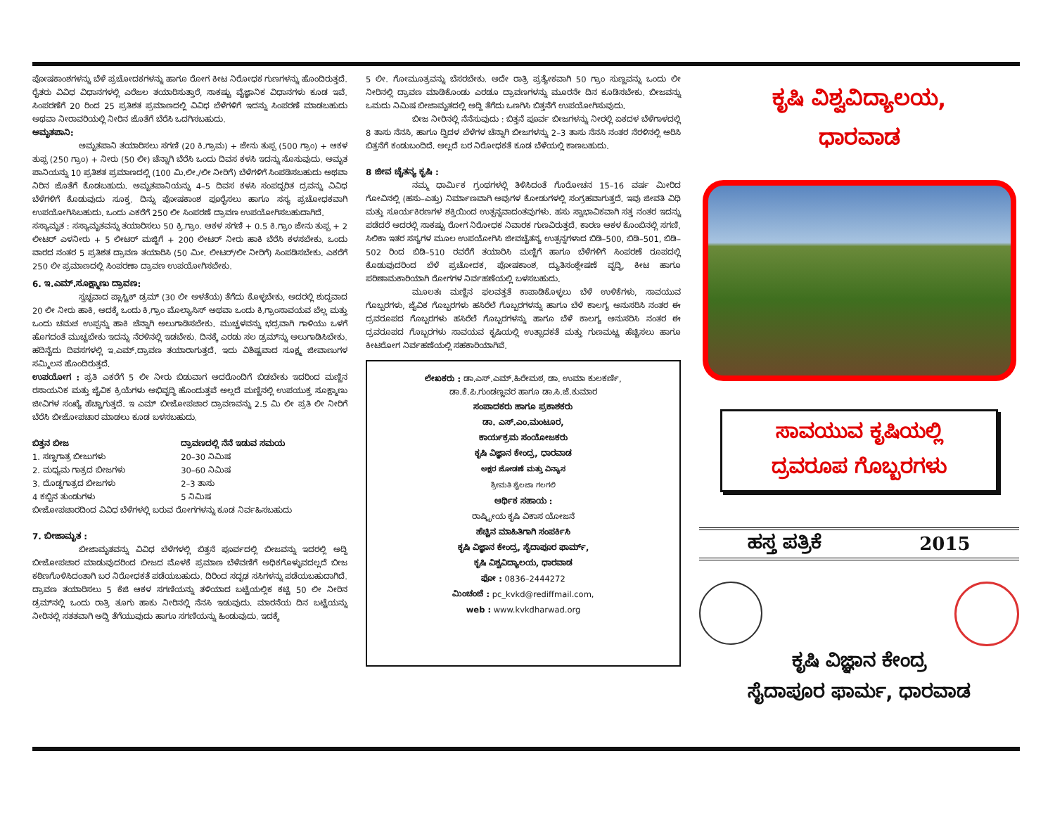ಪೋಷಕಾಂಶಗಳನ್ನು ಬೆಳೆ ಪ್ರಚೋದಕಗಳನ್ನು ಹಾಗೂ ರೋಗ ಕೀಟ ನಿರೋಧಕ ಗುಣಗಳನ್ನು ಹೊಂದಿರುತ್ತದೆ. ರೈತರು ವಿವಿಧ ವಿಧಾನಗಳಲ್ಲಿ ಎರೆಜಲ ತಯಾರಿಸುತ್ತಾರೆ, ಸಾಕಷ್ಟು ವೈಜ್ಞಾನಿಕ ವಿಧಾನಗಳು ಕೂಡ ಇವೆ. ಸಿಂಪರಣೆಗೆ 20 ರಿಂದ 25 ಪ್ರತಿಶತ ಪ್ರಮಾಣದಲ್ಲಿ ವಿವಿಧ ಬೆಳೆಗಳಿಗೆ ಇದನ್ನು ಸಿಂಪರಣೆ ಮಾಡಬಹುದು ಅಥವಾ ನೀರಾವರಿಯಲ್ಲಿ ನೀರಿನ ಜೊತೆಗೆ ಬೆರೆಸಿ ಒದಗಿಸಬಹುದು.
ಅಮೃತಪಾನಿ:
ಅಮೃತಪಾನಿ ತಯಾರಿಸಲು ಸಗಣಿ (20 ಕಿ.ಗ್ರಾಮ) + ಜೇನು ತುಪ್ಪ (500 ಗ್ರಾಂ) + ಆಕಳ ತುಪ್ಪ (250 ಗ್ರಾಂ) + ನೀರು (50 ಲೀ) ಚೆನ್ನಾಗಿ ಬೆರೆಸಿ ಒಂದು ದಿವಸ ಕಳಸಿ ಇದನ್ನು ಸೊಸುವುದು. ಅಮೃತ ಪಾನಿಯನ್ನು 10 ಪ್ರತಿಶತ ಪ್ರಮಾಣದಲ್ಲಿ (100 ಮಿ.ಲೀ./ಲೀ ನೀರಿಗೆ) ಬೆಳೆಗಳಿಗೆ ಸಿಂಪಡಿಸಬಹುದು ಅಥವಾ ನಿರಿನ ಜೊತೆಗೆ ಕೊಡಬಹುದು. ಅಮೃತಪಾನಿಯನ್ನು 4–5 ದಿವಸ ಕಳಸಿ ಸಂಪದ್ಭರಿತ ದ್ರವನ್ನು ವಿವಿಧ ಬೆಳೆಗಳಿಗೆ ಕೊಡುವುದು ಸೂಕ್ತ. ದಿನ್ನು ಪೋಷಕಾಂಶ ಪೂರೈಸಲು ಹಾಗೂ ಸಸ್ಯ ಪ್ರಚೋಧಕವಾಗಿ ಉಪಯೋಗಿಸಿಬಹುದು. ಒಂದು ಎಕರೆಗೆ 250 ಲೀ ಸಿಂಪರಣೆ ದ್ರಾವಣ ಉಪಯೋಗಿಸಬಹುದಾಗಿದೆ.
ಸಸ್ಯಾಮೃತ : ಸಸ್ಯಾಮೃತವನ್ನು ತಯಾರಿಸಲು 50 ಕ್ರಿ.ಗ್ರಾಂ. ಆಕಳ ಸಗಣಿ + 0.5 ಕಿ.ಗ್ರಾಂ ಜೇನು ತುಪ್ಪ + 2 ಲೀಟರ್ ಎಳನೀರು + 5 ಲೀಟರ್ ಮಜ್ಜಿಗೆ + 200 ಲೀಟರ್ ನೀರು ಹಾಕಿ ಬೆರೆಸಿ ಕಳಸಬೇಕು. ಒಂದು ವಾರದ ನಂತರ 5 ಪ್ರತಿಶತ ದ್ರಾವಣ ತಯಾರಿಸಿ (50 ಮೀ. ಲೀಟರ್/ಲೀ ನೀರಿಗೆ) ಸಿಂಪಡಿಸಬೇಕು. ಎಕರೆಗೆ 250 ಲೀ ಪ್ರಮಾಣದಲ್ಲಿ ಸಿಂಪರಣಾ ದ್ರಾವಣ ಉಪಯೋಗಿಸಬೇಕು.
6. ಇ.ಎಮ್.ಸೂಕ್ಷ್ಮಾಣು ದ್ರಾವಣ:
ಸ್ವಚ್ಛವಾದ ಪ್ಲಾಸ್ಟಿಕ್ ಡ್ರಮ್ (30 ಲೀ ಅಳತೆಯ) ತೆಗೆದು ಕೊಳ್ಳಬೇಕು, ಅದರಲ್ಲಿ ಶುದ್ಧವಾದ 20 ಲೀ ನೀರು ಹಾಕಿ, ಅದಕ್ಕೆ ಒಂದು ಕಿ.ಗ್ರಾಂ ಮೊಲ್ಯಾಸಿಸ್ ಅಥವಾ ಒಂದು ಕಿ.ಗ್ರಾಂಸಾವಯವ ಬೆಲ್ಲ ಮತ್ತು ಒಂದು ಚಮಚ ಉಪ್ಪನ್ನು ಹಾಕಿ ಚೆನ್ನಾಗಿ ಅಲುಗಾಡಿಸಬೇಕು. ಮುಚ್ಚಳವನ್ನು ಭದ್ರವಾಗಿ ಗಾಳಿಯು ಒಳಗೆ ಹೊಗದಂತೆ ಮುಚ್ಚಬೇಕು ಇದನ್ನು ನೆರಳಿನಲ್ಲಿ ಇಡಬೇಕು. ದಿನಕ್ಕೆ ಎರಡು ಸಲ ಡ್ರಮ್‌ನ್ನು ಅಲುಗಾಡಿಸಿಬೇಕು. ಹದಿನೈದು ದಿವಸಗಳಲ್ಲಿ ಇ.ಎಮ್.ದ್ರಾವಣ ತಯಾರಾಗುತ್ತದೆ. ಇದು ವಿಶಿಷ್ಟವಾದ ಸೂಕ್ಷ್ಮ ಜೀವಾಣುಗಳ ಸಮ್ಮಿಲನ ಹೊಂದಿರುತ್ತದೆ.
ಉಪಯೋಗ : ಪ್ರತಿ ಎಕರೆಗೆ 5 ಲೀ ನೀರು ಬಿಡುವಾಗ ಅದರೊಂದಿಗೆ ಬಿಡಬೇಕು ಇದರಿಂದ ಮಣ್ಣಿನ ರಸಾಯನಿಕ ಮತ್ತು ಜೈವಿಕ ಕ್ರಿಯೆಗಳು ಅಭಿವೃದ್ಧಿ ಹೊಂದುತ್ತವೆ ಅಲ್ಲದೆ ಮಣ್ಣಿನಲ್ಲಿ ಉಪಯುಕ್ತ ಸೂಕ್ಷ್ಮಾಣು ಜೀವಿಗಳ ಸಂಖ್ಯೆ ಹೆಚ್ಚಾಗುತ್ತದೆ. ಇ ಎಮ್ ಬೀಜೋಪಚಾರ ದ್ರಾವಣವನ್ನು 2.5 ಮಿ ಲೀ ಪ್ರತಿ ಲೀ ನೀರಿಗೆ ಬೆರೆಸಿ ಬೀಜೋಪಚಾರ ಮಾಡಲು ಕೂಡ ಬಳಸಬಹುದು.
| ಬಿತ್ತನ ಬೀಜ | ದ್ರಾವಣದಲ್ಲಿ ನೆನೆ ಇಡುವ ಸಮಯ |
| --- | --- |
| 1. ಸಣ್ಣಗಾತ್ರ ಬೀಜುಗಳು | 20–30 ನಿಮಿಷ |
| 2. ಮಧ್ಯಮ ಗಾತ್ರದ ಬೀಜಗಳು | 30–60 ನಿಮಿಷ |
| 3. ದೊಡ್ಡಗಾತ್ರದ ಬೀಜಗಳು | 2–3 ತಾಸು |
| 4 ಕಬ್ಬಿನ ತುಂಡುಗಳು | 5 ನಿಮಿಷ |
ಬೀಜೋಪಚಾರದಿಂದ ವಿವಿಧ ಬೆಳೆಗಳಲ್ಲಿ ಬರುವ ರೋಗಗಳನ್ನು ಕೂಡ ನಿರ್ವಹಿಸಬಹುದು
7. ಬೀಜಾಮೃತ :
ಬೀಜಾಮೃತವನ್ನು ವಿವಿಧ ಬೆಳೆಗಳಲ್ಲಿ ಬಿತ್ತನೆ ಪೂರ್ವದಲ್ಲಿ ಬೀಜವನ್ನು ಇದರಲ್ಲಿ ಅದ್ದಿ ಬೀಜೋಪಚಾರ ಮಾಡುವುದರಿಂದ ಬೀಜದ ಮೊಳಕೆ ಪ್ರಮಾಣ ಬೆಳೆವಣಿಗೆ ಅಧಿಕಗೊಳ್ಳುವದಲ್ಲದೆ ಬೀಜ ಕಠಿಣಗೊಳಿಸಿದಂತಾಗಿ ಬರ ನಿರೋಧಕತೆ ಪಡೆಯಬಹುದು. ದಿರಿಂದ ಸದೃಢ ಸಸಿಗಳನ್ನು ಪಡೆಯಬಹುದಾಗಿದೆ. ದ್ರಾವಣ ತಯಾರಿಸಲು 5 ಕೆಜಿ ಆಕಳ ಸಗಣಿಯನ್ನು ತಳಿಯಾದ ಬಟ್ಟೆಯಲ್ಲಿಕ ಕಟ್ಟಿ 50 ಲೀ ನೀರಿನ ಡ್ರಮ್‌ನಲ್ಲಿ ಒಂದು ರಾತ್ರಿ ತೂಗು ಹಾಕು ನೀರಿನಲ್ಲಿ ನೆನಸಿ ಇಡುವುದು. ಮಾರನೆಯ ದಿನ ಬಟ್ಟೆಯನ್ನು ನೀರಿನಲ್ಲಿ ಸತತವಾಗಿ ಅದ್ದಿ ತೆಗೆಯುವುದು ಹಾಗೂ ಸಗಣಿಯನ್ನು ಹಿಂಡುವುದು. ಇದಕ್ಕೆ
5 ಲೀ. ಗೋಮೂತ್ರವನ್ನು ಬೆಸರಬೇಕು. ಅದೇ ರಾತ್ರಿ ಪ್ರತ್ಯೇಕವಾಗಿ 50 ಗ್ರಾಂ ಸುಣ್ಣವನ್ನು ಒಂದು ಲೀ ನೀರಿನಲ್ಲಿ ದ್ರಾವಣ ಮಾಡಿಕೊಂಡು ಎರಡೂ ದ್ರಾವಣಗಳನ್ನು ಮೂರನೇ ದಿನ ಕೂಡಿಸಬೇಕು. ಬೀಜವನ್ನು ಒಮದು ನಿಮಿಷ ಬೀಜಾಮೃತದಲ್ಲಿ ಅದ್ದಿ ತೆಗೆದು ಒಣಗಿಸಿ ಬಿತ್ತನೆಗೆ ಉಪಯೋಗಿಸುವುದು.
ಬೀಜ ನೀರಿನಲ್ಲಿ ನೆನೆಸುವುದು : ಬಿತ್ತನೆ ಪೂರ್ವ ಬೀಜಗಳನ್ನು ನೀರಲ್ಲಿ ಏಕದಳ ಬೆಳೆಗಾಳದಲ್ಲಿ 8 ತಾಸು ನೆನಸಿ, ಹಾಗೂ ದ್ವಿದಳ ಬೆಳೆಗಳ ಚೆನ್ನಾಗಿ ಬೀಜಗಳನ್ನು 2–3 ತಾಸು ನೆನಸಿ ನಂತರ ನೆರಳಿನಲ್ಲಿ ಆರಿಸಿ ಬಿತ್ತನೆಗೆ ಕಂಡುಬಂದಿದೆ. ಅಲ್ಲದೆ ಬರ ನಿರೋಧಕತೆ ಕೂಡ ಬೆಳೆಯಲ್ಲಿ ಕಾಣಬಹುದು.
8 ಜೀವ ಚೈತನ್ಯ ಕೃಷಿ :
ನಮ್ಮ ಧಾರ್ಮಿಕ ಗ್ರಂಥಗಳಲ್ಲಿ ತಿಳಿಸಿದಂತೆ ಗೊರೋಚನ 15–16 ವರ್ಷ ಮೀರಿದ ಗೋವಿನಲ್ಲಿ (ಹಸು–ಎತ್ತು) ನಿರ್ಮಾಣವಾಗಿ ಅವುಗಳ ಕೋಡುಗಳಲ್ಲಿ ಸಂಗ್ರಹವಾಗುತ್ತದೆ. ಇವು ಜೀವತಿ ವಿಧಿ ಮತ್ತು ಸೂರ್ಯಕಿರಣಗಳ ಶಕ್ತಿಯಿಂದ ಉತ್ಪನ್ನವಾದಂತವುಗಳು. ಹಸು ಸ್ವಾಭಾವಿಕವಾಗಿ ಸತ್ತ ನಂತರ ಇದನ್ನು ಪಡೆದರೆ ಅದರಲ್ಲಿ ಸಾಕಷ್ಟು ರೋಗ ನಿರೋಧಕ ನಿವಾರಕ ಗುಣವಿರುತ್ತದೆ. ಕಾರಣ ಆಕಳ ಕೊಂಬಿನಲ್ಲಿ ಸಗಣಿ, ಸಿಲಿಕಾ ಇತರ ಸಸ್ಯಗಳ ಮೂಲ ಉಪಯೋಗಿಸಿ ಜೀವಚೈತನ್ಯ ಉತ್ಪನ್ನಗಳಾದ ಬಿಡಿ–500, ಬಿಡಿ–501, ಬಿಡಿ–502 ರಿಂದ ಬಿಡಿ–510 ರವರೆಗೆ ತಯಾರಿಸಿ ಮಣ್ಣಿಗೆ ಹಾಗೂ ಬೆಳೆಗಳಿಗೆ ಸಿಂಪರಣೆ ರೂಪದಲ್ಲಿ ಕೊಡುವುದರಿಂದ ಬೆಳೆ ಪ್ರಚೋದಕ, ಪೋಷಕಾಂಶ, ದ್ಯುತಿಸಂಶ್ಲೇಷಣೆ ವೃದ್ಧಿ, ಕೀಟ ಹಾಗೂ ಪರಿಣಾಮಕಾರಿಯಾಗಿ ರೋಗಗಳ ನಿರ್ವಹಣೆಯಲ್ಲಿ ಬಳಸಬಹುದು.
ಮೂಲತಃ ಮಣ್ಣಿನ ಫಲವತ್ತತೆ ಕಾಪಾಡಿಕೊಳ್ಳಲು ಬೆಳೆ ಉಳಿಕೆಗಳು, ಸಾವಯುವ ಗೊಬ್ಬರಗಳು, ಜೈವಿಕ ಗೊಬ್ಬರಗಳು ಹಸಿರೆಲೆ ಗೊಬ್ಬರಗಳನ್ನು ಹಾಗೂ ಬೆಳೆ ಕಾಲಗ್ಯ ಅನುಸರಿಸಿ ನಂತರ ಈ ದ್ರವರೂಪದ ಗೊಬ್ಬರಗಳು ಹಸಿರೆಲೆ ಗೊಬ್ಬರಗಳನ್ನು ಹಾಗೂ ಬೆಳೆ ಕಾಲಗ್ಯ ಅನುಸರಿಸಿ ನಂತರ ಈ ದ್ರವರೂಪದ ಗೊಬ್ಬರಗಳು ಸಾವಯವ ಕೃಷಿಯಲ್ಲಿ ಉತ್ಪಾದಕತೆ ಮತ್ತು ಗುಣಮಟ್ಟ ಹೆಚ್ಚಿಸಲು ಹಾಗೂ ಕೀಟರೋಗ ನಿರ್ವಹಣೆಯಲ್ಲಿ ಸಹಕಾರಿಯಾಗಿವೆ.
ಲೇಖಕರು : ಡಾ.ಎಸ್.ಎಮ್.ಹಿರೇಮಠ, ಡಾ. ಉಮಾ ಕುಲಕರ್ಣಿ,
ಡಾ.ಕೆ.ಪಿ.ಗುಂಡಣ್ಣವರ ಹಾಗೂ ಡಾ.ಸಿ.ಜೆ.ಕುಮಾರ
ಸಂಪಾದಕರು ಹಾಗೂ ಪ್ರಕಾಶಕರು
ಡಾ. ಎಸ್.ಎಂ.ಮಂಟೂರ,
ಕಾರ್ಯಕ್ರಮ ಸಂಯೋಜಕರು
ಕೃಷಿ ವಿಜ್ಞಾನ ಕೇಂದ್ರ, ಧಾರವಾಡ
ಅಕ್ಷರ ಜೋಡಣೆ ಮತ್ತು ವಿನ್ಯಾಸ
ಶ್ರೀಮತಿ ಶೈಲಜಾ ಗಲಗಲಿ
ಆರ್ಥಿಕ ಸಹಾಯ :
ರಾಷ್ಟ್ರೀಯ ಕೃಷಿ ವಿಕಾಸ ಯೋಜನೆ
ಹೆಚ್ಚಿನ ಮಾಹಿತಿಗಾಗಿ ಸಂಪರ್ಕಿಸಿ
ಕೃಷಿ ವಿಜ್ಞಾನ ಕೇಂದ್ರ, ಸೈದಾಪೂರ ಫಾರ್ಮ್,
ಕೃಷಿ ವಿಶ್ವವಿದ್ಯಾಲಯ, ಧಾರವಾಡ
ಫೋ : 0836–2444272
ಮಿಂಚಂಚೆ : pc_kvkd@rediffmail.com,
web : www.kvkdharwad.org
ಕೃಷಿ ವಿಶ್ವವಿದ್ಯಾಲಯ,
ಧಾರವಾಡ
ಸಾವಯುವ ಕೃಷಿಯಲ್ಲಿ
ದ್ರವರೂಪ ಗೊಬ್ಬರಗಳು
ಹಸ್ತ ಪತ್ರಿಕೆ 2015
ಕೃಷಿ ವಿಜ್ಞಾನ ಕೇಂದ್ರ
ಸೈದಾಪೂರ ಫಾರ್ಮ, ಧಾರವಾಡ